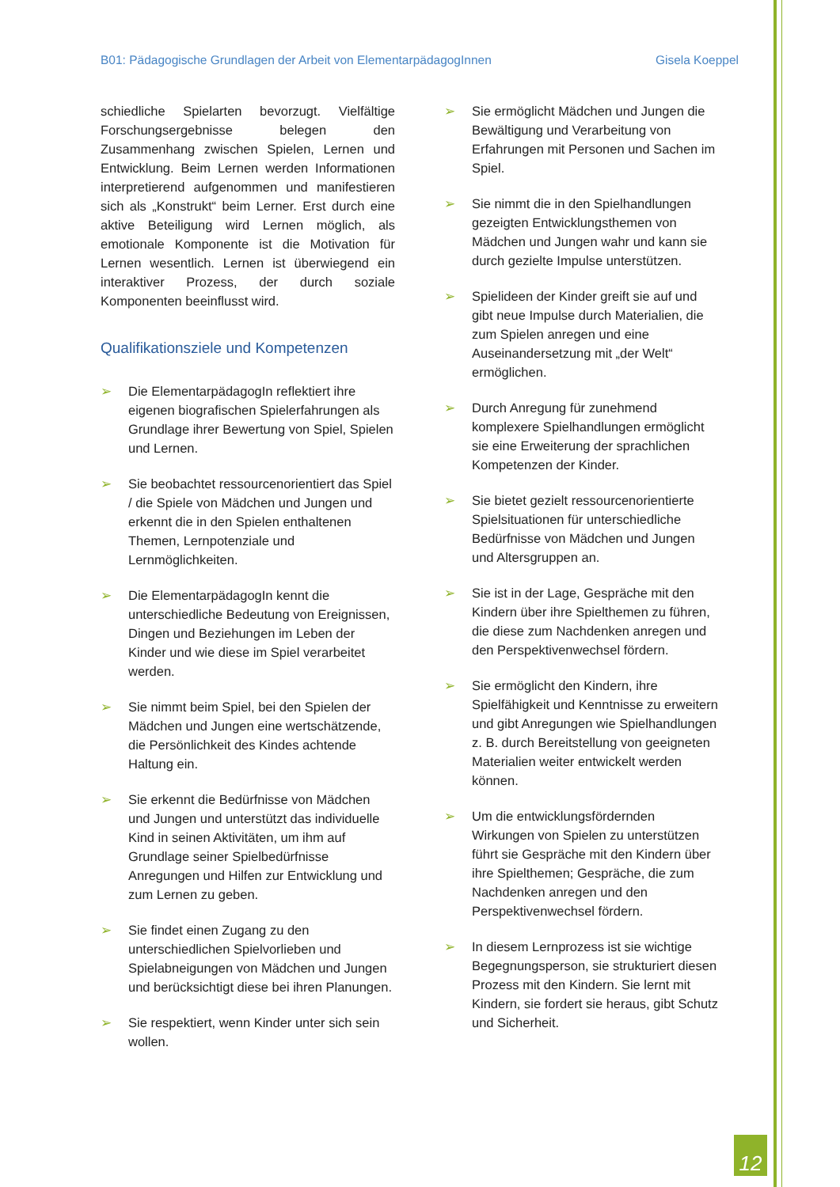B01: Pädagogische Grundlagen der Arbeit von ElementarpädagogInnen Gisela Koeppel
schiedliche Spielarten bevorzugt. Vielfältige Forschungsergebnisse belegen den Zusammenhang zwischen Spielen, Lernen und Entwicklung. Beim Lernen werden Informationen interpretierend aufgenommen und manifestieren sich als „Konstrukt“ beim Lerner. Erst durch eine aktive Beteiligung wird Lernen möglich, als emotionale Komponente ist die Motivation für Lernen wesentlich. Lernen ist überwiegend ein interaktiver Prozess, der durch soziale Komponenten beeinflusst wird.
Qualifikationsziele und Kompetenzen
➢ Die ElementarpädagogIn reflektiert ihre eigenen biografischen Spielerfahrungen als Grundlage ihrer Bewertung von Spiel, Spielen und Lernen.
➢ Sie beobachtet ressourcenorientiert das Spiel / die Spiele von Mädchen und Jungen und erkennt die in den Spielen enthaltenen Themen, Lernpotenziale und Lernmöglichkeiten.
➢ Die ElementarpädagogIn kennt die unterschiedliche Bedeutung von Ereignissen, Dingen und Beziehungen im Leben der Kinder und wie diese im Spiel verarbeitet werden.
➢ Sie nimmt beim Spiel, bei den Spielen der Mädchen und Jungen eine wertschätzende, die Persönlichkeit des Kindes achtende Haltung ein.
➢ Sie erkennt die Bedürfnisse von Mädchen und Jungen und unterstützt das individuelle Kind in seinen Aktivitäten, um ihm auf Grundlage seiner Spielbedürfnisse Anregungen und Hilfen zur Entwicklung und zum Lernen zu geben.
➢ Sie findet einen Zugang zu den unterschiedlichen Spielvorlieben und Spielabneigungen von Mädchen und Jungen und berücksichtigt diese bei ihren Planungen.
➢ Sie respektiert, wenn Kinder unter sich sein wollen.
➢ Sie ermöglicht Mädchen und Jungen die Bewältigung und Verarbeitung von Erfahrungen mit Personen und Sachen im Spiel.
➢ Sie nimmt die in den Spielhandlungen gezeigten Entwicklungsthemen von Mädchen und Jungen wahr und kann sie durch gezielte Impulse unterstützen.
➢ Spielideen der Kinder greift sie auf und gibt neue Impulse durch Materialien, die zum Spielen anregen und eine Auseinandersetzung mit „der Welt“ ermöglichen.
➢ Durch Anregung für zunehmend komplexere Spielhandlungen ermöglicht sie eine Erweiterung der sprachlichen Kompetenzen der Kinder.
➢ Sie bietet gezielt ressourcenorientierte Spielsituationen für unterschiedliche Bedürfnisse von Mädchen und Jungen und Altersgruppen an.
➢ Sie ist in der Lage, Gespräche mit den Kindern über ihre Spielthemen zu führen, die diese zum Nachdenken anregen und den Perspektivenwechsel fördern.
➢ Sie ermöglicht den Kindern, ihre Spielfähigkeit und Kenntnisse zu erweitern und gibt Anregungen wie Spielhandlungen z. B. durch Bereitstellung von geeigneten Materialien weiter entwickelt werden können.
➢ Um die entwicklungsfördernden Wirkungen von Spielen zu unterstützen führt sie Gespräche mit den Kindern über ihre Spielthemen; Gespräche, die zum Nachdenken anregen und den Perspektivenwechsel fördern.
➢ In diesem Lernprozess ist sie wichtige Begegnungsperson, sie strukturiert diesen Prozess mit den Kindern. Sie lernt mit Kindern, sie fordert sie heraus, gibt Schutz und Sicherheit.
12